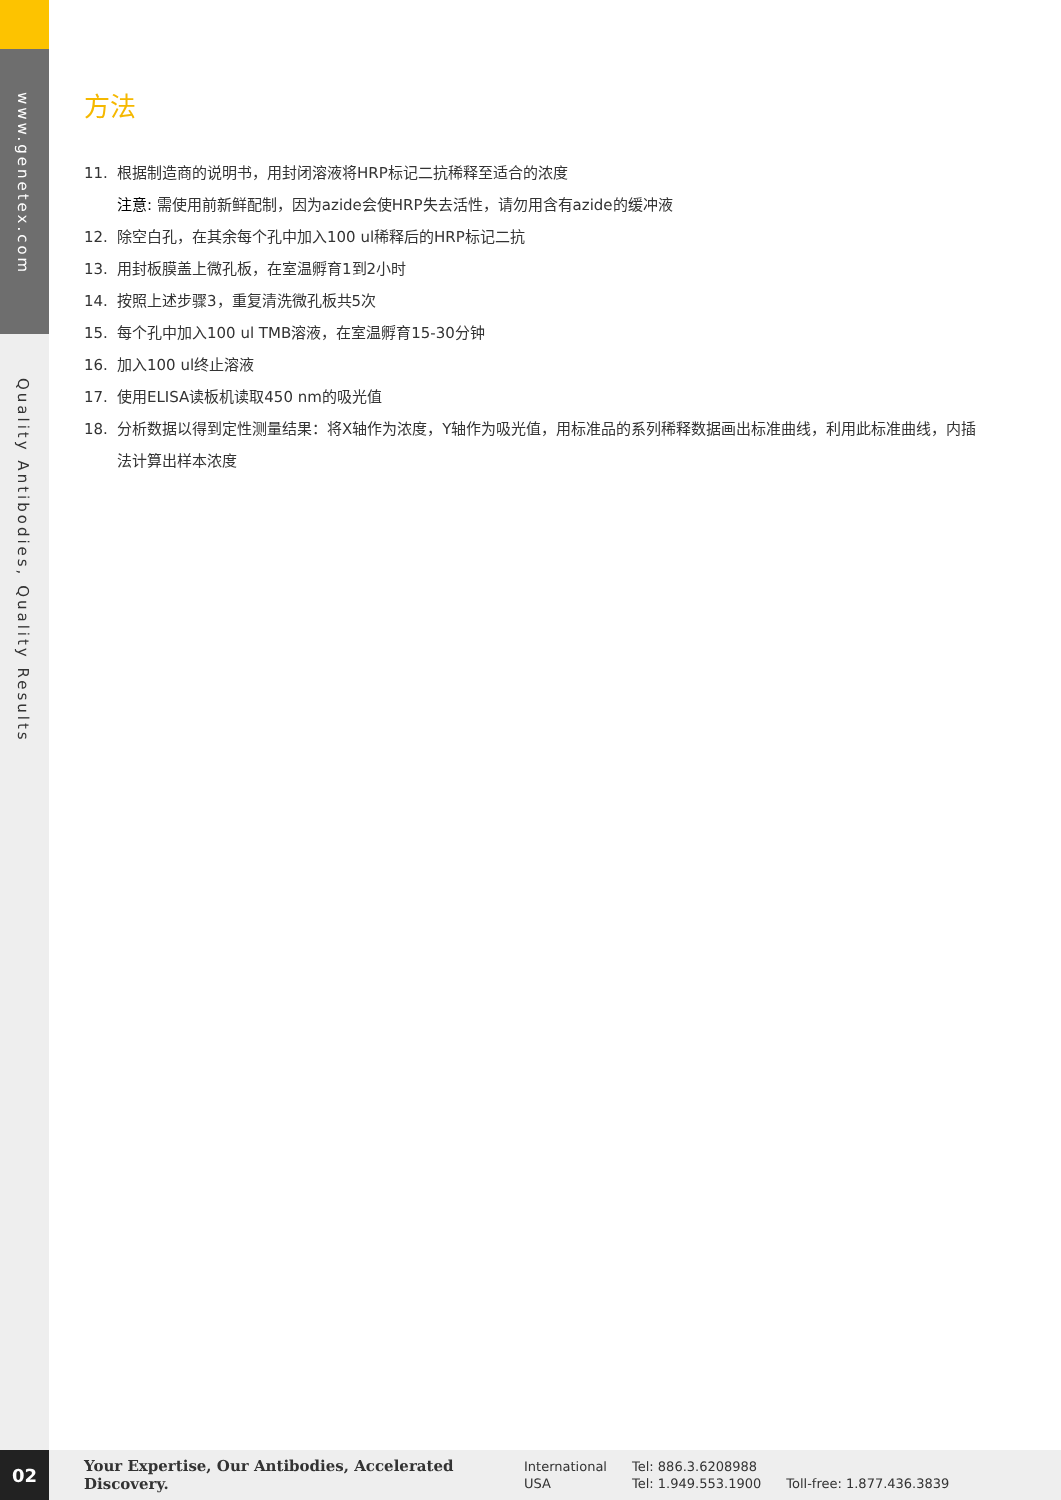www.genetex.com
Quality Antibodies, Quality Results
方法
11. 根据制造商的说明书，用封闭溶液将HRP标记二抗稀释至适合的浓度
注意: 需使用前新鲜配制，因为azide会使HRP失去活性，请勿用含有azide的缓冲液
12. 除空白孔，在其余每个孔中加入100 ul稀释后的HRP标记二抗
13. 用封板膜盖上微孔板，在室温孵育1到2小时
14. 按照上述步骤3，重复清洗微孔板共5次
15. 每个孔中加入100 ul TMB溶液，在室温孵育15-30分钟
16. 加入100 ul终止溶液
17. 使用ELISA读板机读取450 nm的吸光值
18. 分析数据以得到定性测量结果：将X轴作为浓度，Y轴作为吸光值，用标准品的系列稀释数据画出标准曲线，利用此标准曲线，内插法计算出样本浓度
02
Your Expertise, Our Antibodies, Accelerated Discovery.
International
USA
Tel: 886.3.6208988
Tel: 1.949.553.1900
Toll-free: 1.877.436.3839